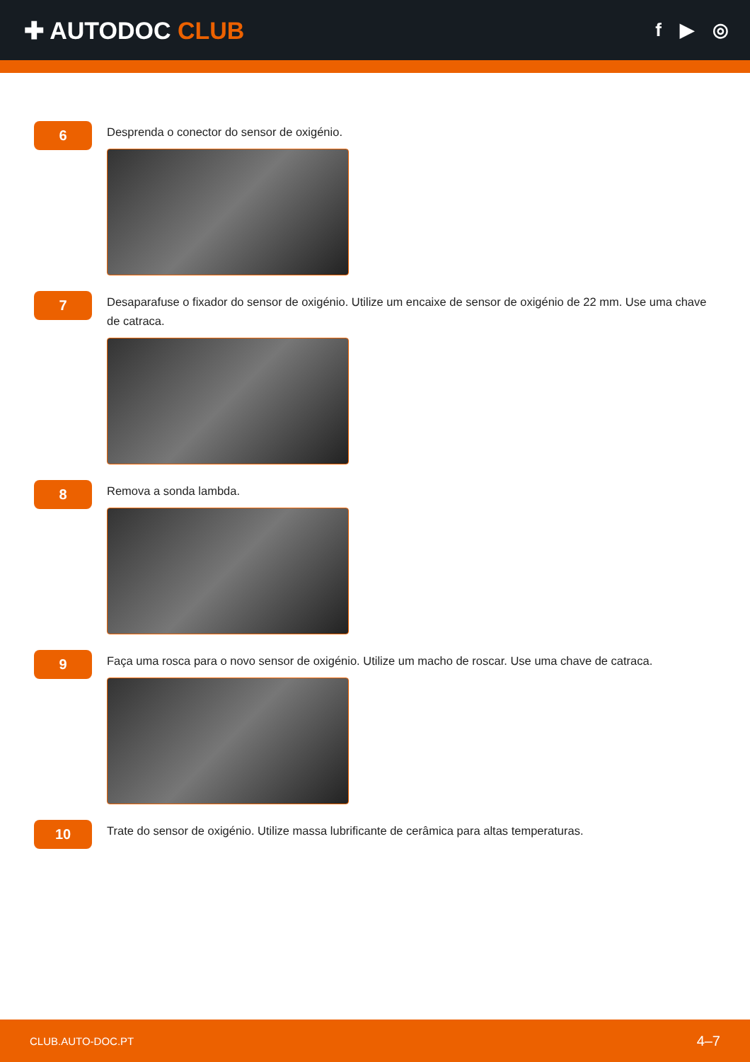✚ AUTODOC CLUB
f ▶ ◎
6
Desprenda o conector do sensor de oxigénio.
7
Desaparafuse o fixador do sensor de oxigénio. Utilize um encaixe de sensor de oxigénio de 22 mm. Use uma chave de catraca.
8
Remova a sonda lambda.
9
Faça uma rosca para o novo sensor de oxigénio. Utilize um macho de roscar. Use uma chave de catraca.
10
Trate do sensor de oxigénio. Utilize massa lubrificante de cerâmica para altas temperaturas.
CLUB.AUTO-DOC.PT 4–7